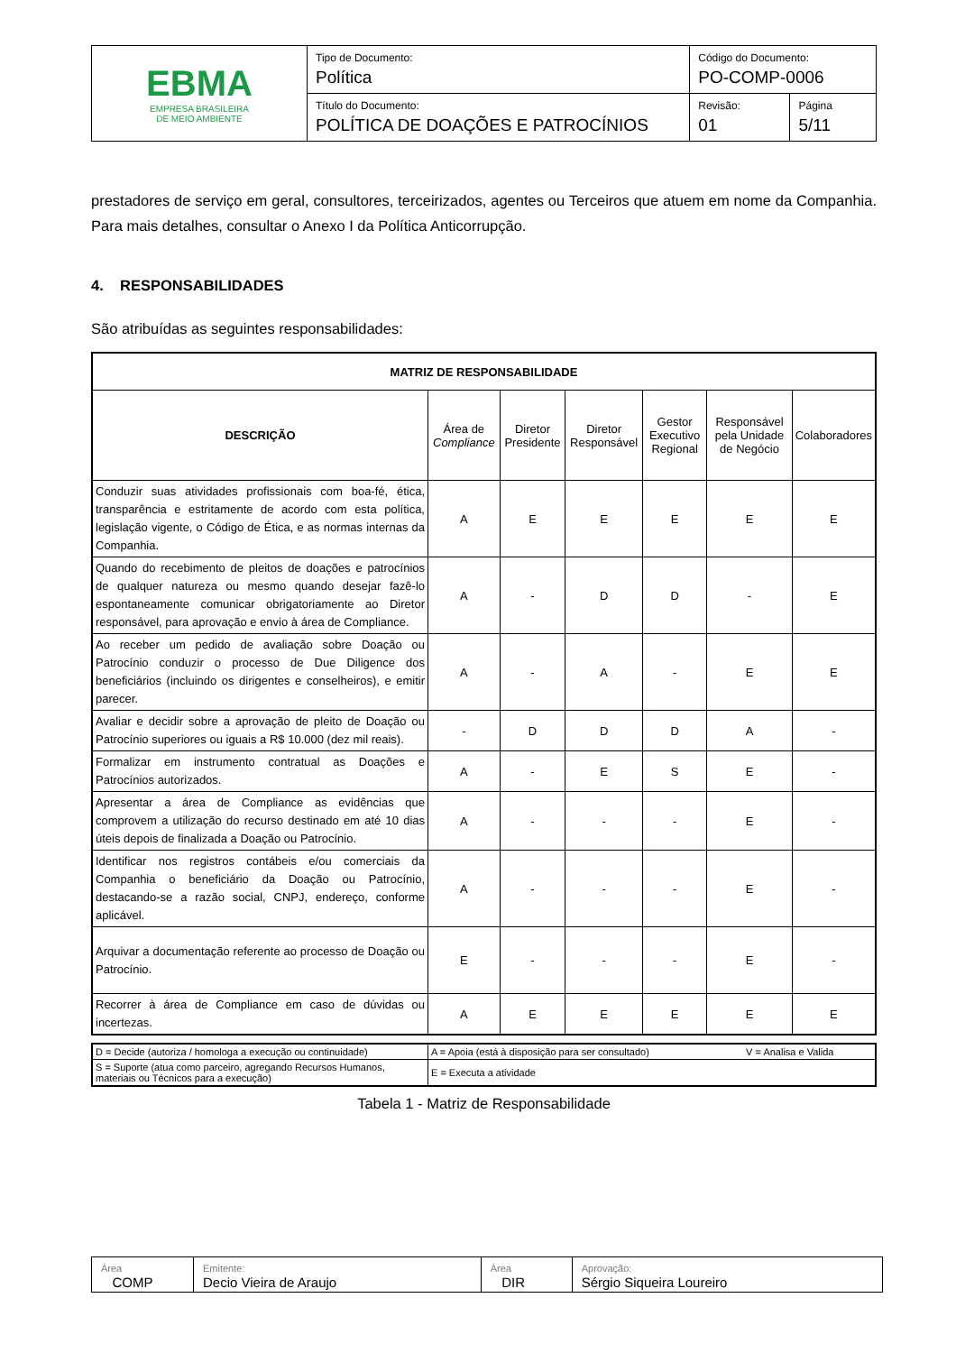| EBMA EMPRESA BRASILEIRA DE MEIO AMBIENTE | Tipo de Documento: Política | Código do Documento: PO-COMP-0006 | |
| | Título do Documento: POLÍTICA DE DOAÇÕES E PATROCÍNIOS | Revisão: 01 | Página 5/11 |
prestadores de serviço em geral, consultores, terceirizados, agentes ou Terceiros que atuem em nome da Companhia. Para mais detalhes, consultar o Anexo I da Política Anticorrupção.
4. RESPONSABILIDADES
São atribuídas as seguintes responsabilidades:
| MATRIZ DE RESPONSABILIDADE | | | | | | |
| --- | --- | --- | --- | --- | --- | --- |
| DESCRIÇÃO | Área de Compliance | Diretor Presidente | Diretor Responsável | Gestor Executivo Regional | Responsável pela Unidade de Negócio | Colaboradores |
| Conduzir suas atividades profissionais com boa-fé, ética, transparência e estritamente de acordo com esta política, legislação vigente, o Código de Ética, e as normas internas da Companhia. | A | E | E | E | E | E |
| Quando do recebimento de pleitos de doações e patrocínios de qualquer natureza ou mesmo quando desejar fazê-lo espontaneamente comunicar obrigatoriamente ao Diretor responsável, para aprovação e envio à área de Compliance. | A | - | D | D | - | E |
| Ao receber um pedido de avaliação sobre Doação ou Patrocínio conduzir o processo de Due Diligence dos beneficiários (incluindo os dirigentes e conselheiros), e emitir parecer. | A | - | A | - | E | E |
| Avaliar e decidir sobre a aprovação de pleito de Doação ou Patrocínio superiores ou iguais a R$ 10.000 (dez mil reais). | - | D | D | D | A | - |
| Formalizar em instrumento contratual as Doações e Patrocínios autorizados. | A | - | E | S | E | - |
| Apresentar a área de Compliance as evidências que comprovem a utilização do recurso destinado em até 10 dias úteis depois de finalizada a Doação ou Patrocínio. | A | - | - | - | E | - |
| Identificar nos registros contábeis e/ou comerciais da Companhia o beneficiário da Doação ou Patrocínio, destacando-se a razão social, CNPJ, endereço, conforme aplicável. | A | - | - | - | E | - |
| Arquivar a documentação referente ao processo de Doação ou Patrocínio. | E | - | - | - | E | - |
| Recorrer à área de Compliance em caso de dúvidas ou incertezas. | A | E | E | E | E | E |
| D = Decide (autoriza / homologa a execução ou continuidade) | A = Apoia (está à disposição para ser consultado) | V = Analisa e Valida |
| S = Suporte (atua como parceiro, agregando Recursos Humanos, materiais ou Técnicos para a execução) | E = Executa a atividade | |
Tabela 1 - Matriz de Responsabilidade
| Área COMP | Emitente: Decio Vieira de Araujo | Área DIR | Aprovação: Sérgio Siqueira Loureiro |